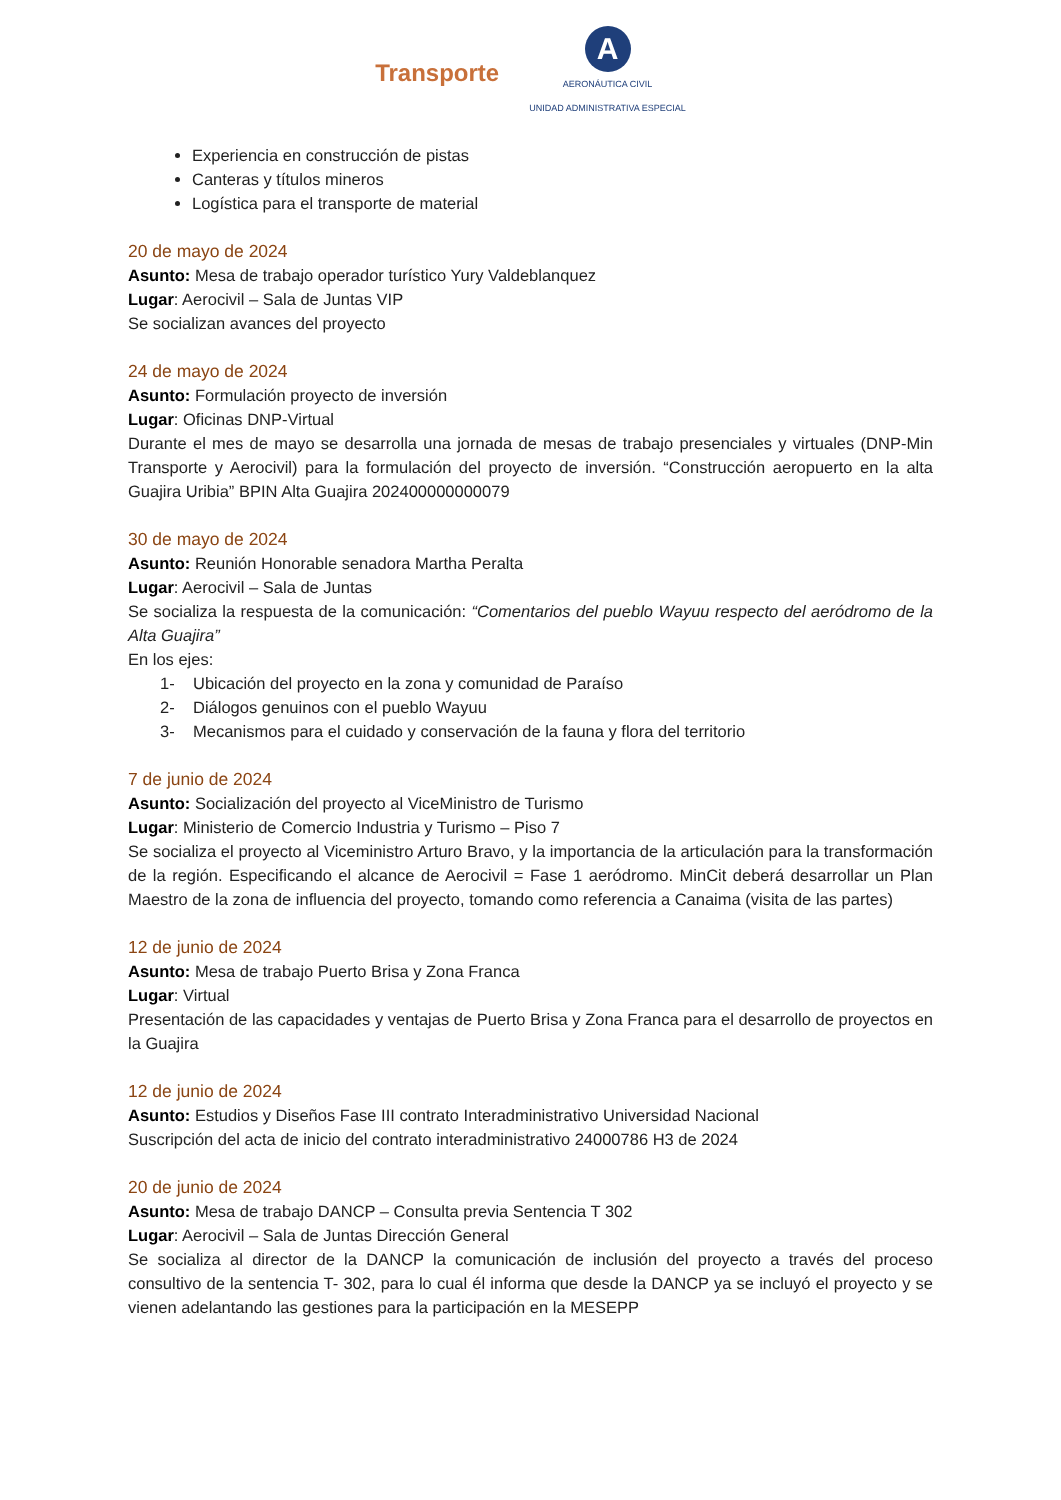Transporte
A
AERONÁUTICA CIVIL
UNIDAD ADMINISTRATIVA ESPECIAL
Experiencia en construcción de pistas
Canteras y títulos mineros
Logística para el transporte de material
20 de mayo de 2024
Asunto: Mesa de trabajo operador turístico Yury Valdeblanquez
Lugar: Aerocivil – Sala de Juntas VIP
Se socializan avances del proyecto
24 de mayo de 2024
Asunto: Formulación proyecto de inversión
Lugar: Oficinas DNP-Virtual
Durante el mes de mayo se desarrolla una jornada de mesas de trabajo presenciales y virtuales (DNP-Min Transporte y Aerocivil) para la formulación del proyecto de inversión. “Construcción aeropuerto en la alta Guajira Uribia” BPIN Alta Guajira 202400000000079
30 de mayo de 2024
Asunto: Reunión Honorable senadora Martha Peralta
Lugar: Aerocivil – Sala de Juntas
Se socializa la respuesta de la comunicación: “Comentarios del pueblo Wayuu respecto del aeródromo de la Alta Guajira”
En los ejes:
1- Ubicación del proyecto en la zona y comunidad de Paraíso
2- Diálogos genuinos con el pueblo Wayuu
3- Mecanismos para el cuidado y conservación de la fauna y flora del territorio
7 de junio de 2024
Asunto: Socialización del proyecto al ViceMinistro de Turismo
Lugar: Ministerio de Comercio Industria y Turismo – Piso 7
Se socializa el proyecto al Viceministro Arturo Bravo, y la importancia de la articulación para la transformación de la región. Especificando el alcance de Aerocivil = Fase 1 aeródromo. MinCit deberá desarrollar un Plan Maestro de la zona de influencia del proyecto, tomando como referencia a Canaima (visita de las partes)
12 de junio de 2024
Asunto: Mesa de trabajo Puerto Brisa y Zona Franca
Lugar: Virtual
Presentación de las capacidades y ventajas de Puerto Brisa y Zona Franca para el desarrollo de proyectos en la Guajira
12 de junio de 2024
Asunto: Estudios y Diseños Fase III contrato Interadministrativo Universidad Nacional
Suscripción del acta de inicio del contrato interadministrativo 24000786 H3 de 2024
20 de junio de 2024
Asunto: Mesa de trabajo DANCP – Consulta previa Sentencia T 302
Lugar: Aerocivil – Sala de Juntas Dirección General
Se socializa al director de la DANCP la comunicación de inclusión del proyecto a través del proceso consultivo de la sentencia T- 302, para lo cual él informa que desde la DANCP ya se incluyó el proyecto y se vienen adelantando las gestiones para la participación en la MESEPP